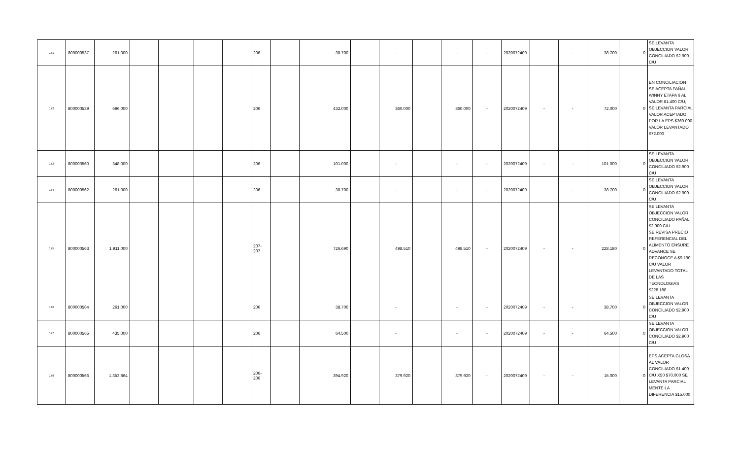| 171 | 800000537 | 261.000 | | | | | 206 | | 38.700 | | - | | - | - | 2020072409 | - | - | 38.700 | 0 | SE LEVANTA OBJECCION VALOR CONCILIADO $2.900 C/U |
| 172 | 800000539 | 696.000 | | | | | 206 | | 432.000 | | 360.000 | | 360.000 | - | 2020072409 | - | - | 72.000 | 0 | EN CONCILIACION SE ACEPTA PAÑAL WINNY ETAPA 6 AL VALOR $1.400 C/U, SE LEVANTA PARCIAL VALOR ACEPTADO POR LA EPS $360.000 VALOR LEVANTADO $72.000 |
| 173 | 800000560 | 348.000 | | | | | 206 | | 101.000 | | - | | - | - | 2020072409 | - | - | 101.000 | 0 | SE LEVANTA OBJECCION VALOR CONCILIADO $2.900 C/U |
| 174 | 800000562 | 261.000 | | | | | 206 | | 38.700 | | - | | - | - | 2020072409 | - | - | 38.700 | 0 | SE LEVANTA OBJECCION VALOR CONCILIADO $2.900 C/U |
| 175 | 800000563 | 1.911.000 | | | | | 207-207 | | 726.690 | | 498.510 | | 498.510 | - | 2020072409 | - | - | 228.180 | 0 | SE LEVANTA OBJECCION VALOR CONCILIADO PAÑAL $2.900 C/U SE REVISA PRECIO REFERENCIAL DEL ALIMENTO ENSURE ADVANCE SE RECONOCE A $9.190 C/U VALOR LEVANTADO TOTAL DE LAS TECNOLOGIAS $228.180 |
| 176 | 800000564 | 261.000 | | | | | 206 | | 38.700 | | - | | - | - | 2020072409 | - | - | 38.700 | 0 | SE LEVANTA OBJECCION VALOR CONCILIADO $2.900 C/U |
| 177 | 800000565 | 435.000 | | | | | 206 | | 64.500 | | - | | - | - | 2020072409 | - | - | 64.500 | 0 | SE LEVANTA OBJECCION VALOR CONCILIADO $2.900 C/U |
| 178 | 800000566 | 1.353.864 | | | | | 206-206 | | 394.920 | | 379.920 | | 379.920 | - | 2020072409 | - | - | 15.000 | 0 | EPS ACEPTA GLOSA AL VALOR CONCILIADO $1.400 C/U X50 $70.000 SE LEVANTA PARCIAL MENTE LA DIFERENCIA $15.000 |